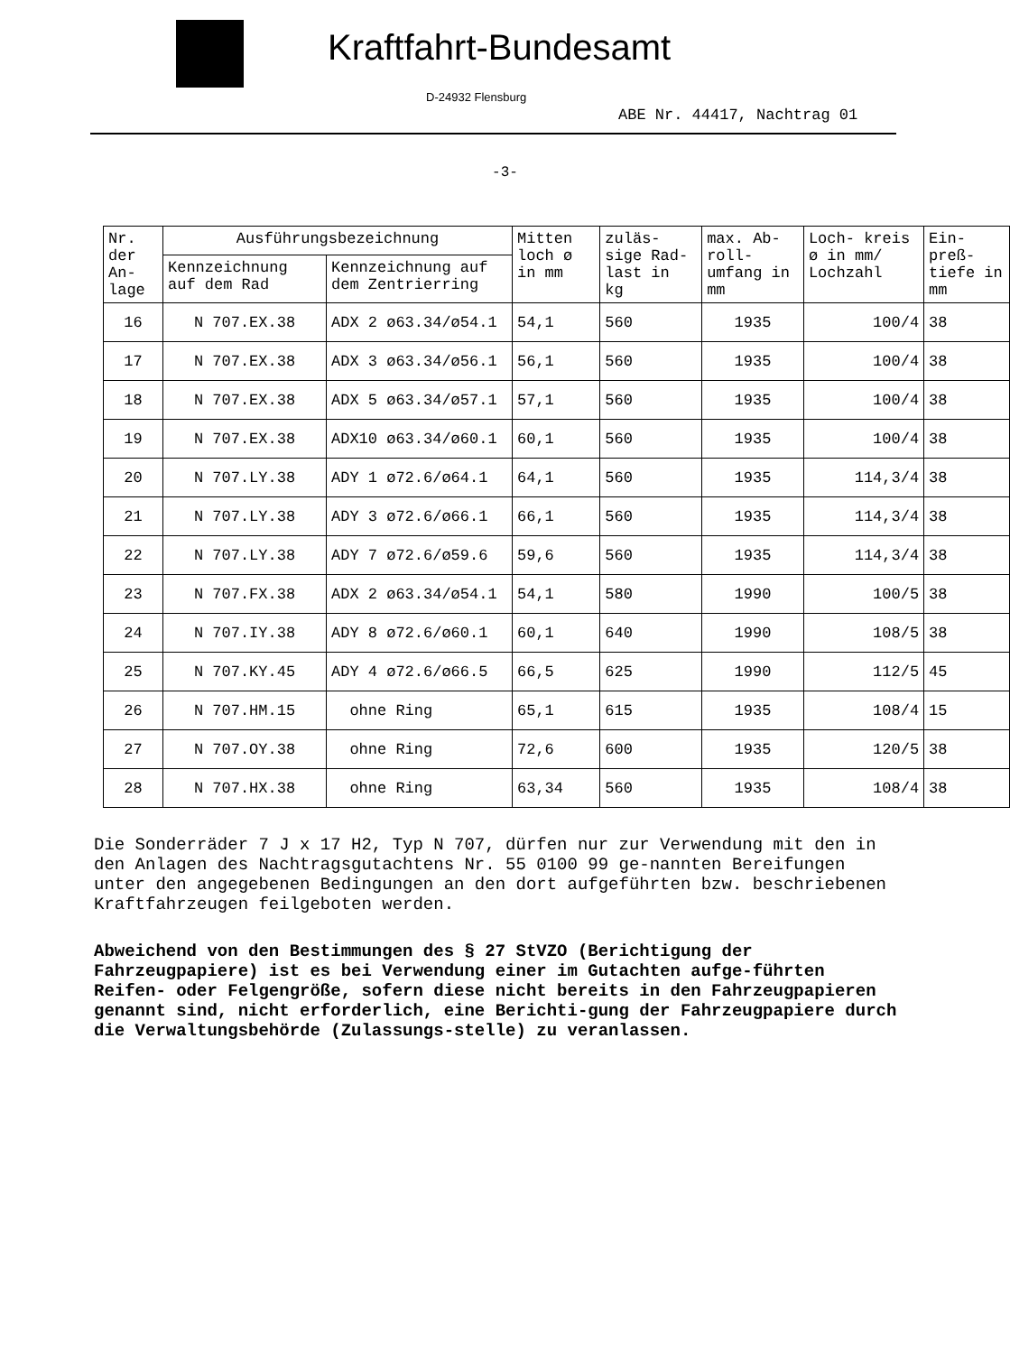Kraftfahrt-Bundesamt
D-24932 Flensburg
ABE Nr. 44417, Nachtrag 01
-3-
| Nr. der An- lage | Ausführungsbezeichnung | | Mitten loch ø in mm | zuläs- sige Rad- last in kg | max. Ab- roll- umfang in mm | Loch- kreis ø in mm/ Lochzahl | Ein- preß- tiefe in mm |
| --- | --- | --- | --- | --- | --- | --- | --- |
| | Kennzeichnung auf dem Rad | Kennzeichnung auf dem Zentrierring | | | | | |
| 16 | N 707.EX.38 | ADX 2 ø63.34/ø54.1 | 54,1 | 560 | 1935 | 100/4 | 38 |
| 17 | N 707.EX.38 | ADX 3 ø63.34/ø56.1 | 56,1 | 560 | 1935 | 100/4 | 38 |
| 18 | N 707.EX.38 | ADX 5 ø63.34/ø57.1 | 57,1 | 560 | 1935 | 100/4 | 38 |
| 19 | N 707.EX.38 | ADX10 ø63.34/ø60.1 | 60,1 | 560 | 1935 | 100/4 | 38 |
| 20 | N 707.LY.38 | ADY 1 ø72.6/ø64.1 | 64,1 | 560 | 1935 | 114,3/4 | 38 |
| 21 | N 707.LY.38 | ADY 3 ø72.6/ø66.1 | 66,1 | 560 | 1935 | 114,3/4 | 38 |
| 22 | N 707.LY.38 | ADY 7 ø72.6/ø59.6 | 59,6 | 560 | 1935 | 114,3/4 | 38 |
| 23 | N 707.FX.38 | ADX 2 ø63.34/ø54.1 | 54,1 | 580 | 1990 | 100/5 | 38 |
| 24 | N 707.IY.38 | ADY 8 ø72.6/ø60.1 | 60,1 | 640 | 1990 | 108/5 | 38 |
| 25 | N 707.KY.45 | ADY 4 ø72.6/ø66.5 | 66,5 | 625 | 1990 | 112/5 | 45 |
| 26 | N 707.HM.15 | ohne Ring | 65,1 | 615 | 1935 | 108/4 | 15 |
| 27 | N 707.OY.38 | ohne Ring | 72,6 | 600 | 1935 | 120/5 | 38 |
| 28 | N 707.HX.38 | ohne Ring | 63,34 | 560 | 1935 | 108/4 | 38 |
Die Sonderräder 7 J x 17 H2, Typ N 707, dürfen nur zur Verwendung mit den in den Anlagen des Nachtragsgutachtens Nr. 55 0100 99 ge-nannten Bereifungen unter den angegebenen Bedingungen an den dort aufgeführten bzw. beschriebenen Kraftfahrzeugen feilgeboten werden.
Abweichend von den Bestimmungen des § 27 StVZO (Berichtigung der Fahrzeugpapiere) ist es bei Verwendung einer im Gutachten aufge-führten Reifen- oder Felgengröße, sofern diese nicht bereits in den Fahrzeugpapieren genannt sind, nicht erforderlich, eine Berichti-gung der Fahrzeugpapiere durch die Verwaltungsbehörde (Zulassungs-stelle) zu veranlassen.